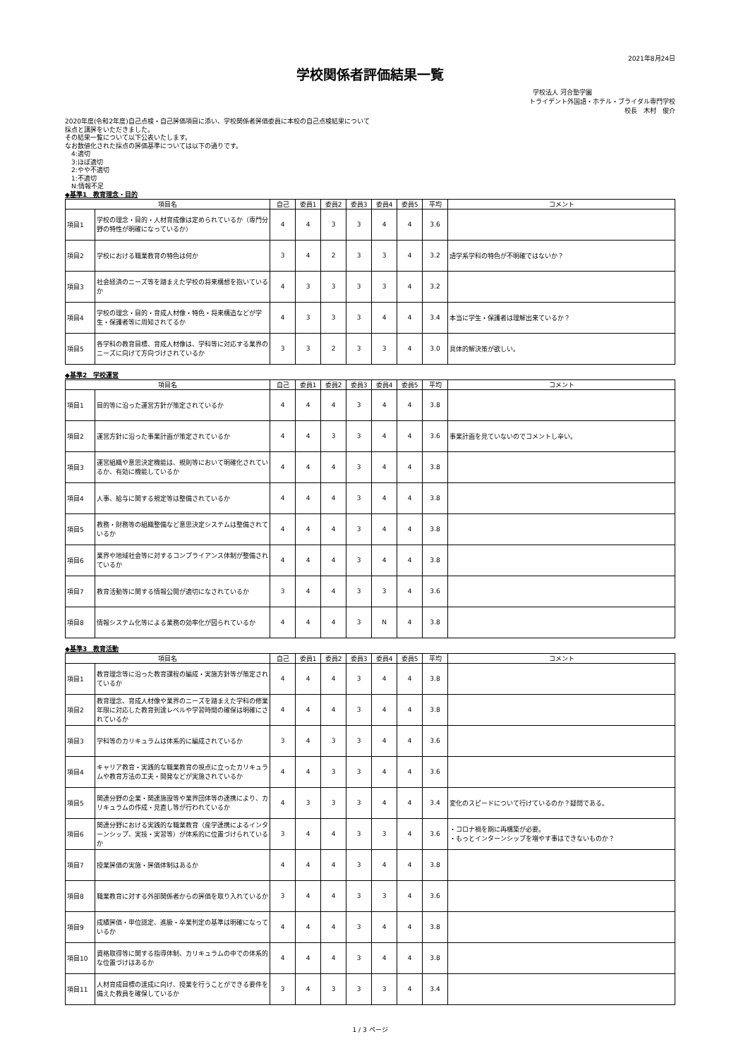2021年8月24日
学校関係者評価結果一覧
学校法人 河合塾学園
トライデント外国語・ホテル・ブライダル専門学校
校長　木村　俊介
2020年度(令和2年度)自己点検・自己評価項目に添い、学校関係者評価委員に本校の自己点検結果について
採点と講評をいただきました。
その結果一覧について以下公表いたします。
なお数値化された採点の評価基準については以下の通りです。
　4:適切
　3:ほぼ適切
　2:やや不適切
　1:不適切
　N:情報不足
◆基準1　教育理念・目的
| 項目名 | | 自己 | 委員1 | 委員2 | 委員3 | 委員4 | 委員5 | 平均 | コメント |
| --- | --- | --- | --- | --- | --- | --- | --- | --- | --- |
| 項目1 | 学校の理念・目的・人材育成像は定められているか（専門分野の特性が明確になっているか） | 4 | 4 | 3 | 3 | 4 | 4 | 3.6 | |
| 項目2 | 学校における職業教育の特色は何か | 3 | 4 | 2 | 3 | 3 | 4 | 3.2 | 語学系学科の特色が不明確ではないか？ |
| 項目3 | 社会経済のニーズ等を踏まえた学校の将来構想を抱いているか | 4 | 3 | 3 | 3 | 3 | 4 | 3.2 | |
| 項目4 | 学校の理念・目的・育成人材像・特色・将来構造などが学生・保護者等に周知されてるか | 4 | 3 | 3 | 3 | 4 | 4 | 3.4 | 本当に学生・保護者は理解出来ているか？ |
| 項目5 | 各学科の教育目標、育成人材像は、学科等に対応する業界のニーズに向けて方向づけされているか | 3 | 3 | 2 | 3 | 3 | 4 | 3.0 | 具体的解決策が欲しい。 |
◆基準2　学校運営
| 項目名 | | 自己 | 委員1 | 委員2 | 委員3 | 委員4 | 委員5 | 平均 | コメント |
| --- | --- | --- | --- | --- | --- | --- | --- | --- | --- |
| 項目1 | 目的等に沿った運営方針が策定されているか | 4 | 4 | 4 | 3 | 4 | 4 | 3.8 | |
| 項目2 | 運営方針に沿った事業計画が策定されているか | 4 | 4 | 3 | 3 | 4 | 4 | 3.6 | 事業計画を見ていないのでコメントし辛い。 |
| 項目3 | 運営組織や意思決定機能は、規則等において明確化されているか、有効に機能しているか | 4 | 4 | 4 | 3 | 4 | 4 | 3.8 | |
| 項目4 | 人事、給与に関する規定等は整備されているか | 4 | 4 | 4 | 3 | 4 | 4 | 3.8 | |
| 項目5 | 教務・財務等の組織整備など意思決定システムは整備されているか | 4 | 4 | 4 | 3 | 4 | 4 | 3.8 | |
| 項目6 | 業界や地域社会等に対するコンプライアンス体制が整備されているか | 4 | 4 | 4 | 3 | 4 | 4 | 3.8 | |
| 項目7 | 教育活動等に関する情報公開が適切になされているか | 3 | 4 | 4 | 3 | 3 | 4 | 3.6 | |
| 項目8 | 情報システム化等による業務の効率化が図られているか | 4 | 4 | 4 | 3 | N | 4 | 3.8 | |
◆基準3　教育活動
| 項目名 | | 自己 | 委員1 | 委員2 | 委員3 | 委員4 | 委員5 | 平均 | コメント |
| --- | --- | --- | --- | --- | --- | --- | --- | --- | --- |
| 項目1 | 教育理念等に沿った教育課程の編成・実施方針等が策定されているか | 4 | 4 | 4 | 3 | 4 | 4 | 3.8 | |
| 項目2 | 教育理念、育成人材像や業界のニーズを踏まえた学科の修業年限に対応した教育到達レベルや学習時間の確保は明確にされているか | 4 | 4 | 4 | 3 | 4 | 4 | 3.8 | |
| 項目3 | 学科等のカリキュラムは体系的に編成されているか | 3 | 4 | 3 | 3 | 4 | 4 | 3.6 | |
| 項目4 | キャリア教育・実践的な職業教育の視点に立ったカリキュラムや教育方法の工夫・開発などが実施されているか | 4 | 4 | 3 | 3 | 4 | 4 | 3.6 | |
| 項目5 | 関連分野の企業・関連施設等や業界団体等の連携により、カリキュラムの作成・見直し等が行われているか | 4 | 3 | 3 | 3 | 4 | 4 | 3.4 | 変化のスピードについて行けているのか？疑問である。 |
| 項目6 | 関連分野における実践的な職業教育（産学連携によるインターンシップ、実技・実習等）が体系的に位置づけられているか | 3 | 4 | 4 | 3 | 3 | 4 | 3.6 | ・コロナ禍を期に再構築が必要。 ・もっとインターンシップを増やす事はできないものか？ |
| 項目7 | 授業評価の実施・評価体制はあるか | 4 | 4 | 4 | 3 | 4 | 4 | 3.8 | |
| 項目8 | 職業教育に対する外部関係者からの評価を取り入れているか | 3 | 4 | 4 | 3 | 3 | 4 | 3.6 | |
| 項目9 | 成績評価・単位認定、進級・卒業判定の基準は明確になっているか | 4 | 4 | 4 | 3 | 4 | 4 | 3.8 | |
| 項目10 | 資格取得等に関する指導体制、カリキュラムの中での体系的な位置づけはあるか | 4 | 4 | 4 | 3 | 4 | 4 | 3.8 | |
| 項目11 | 人材育成目標の達成に向け、授業を行うことができる要件を備えた教員を確保しているか | 3 | 4 | 3 | 3 | 3 | 4 | 3.4 | |
1 / 3 ページ